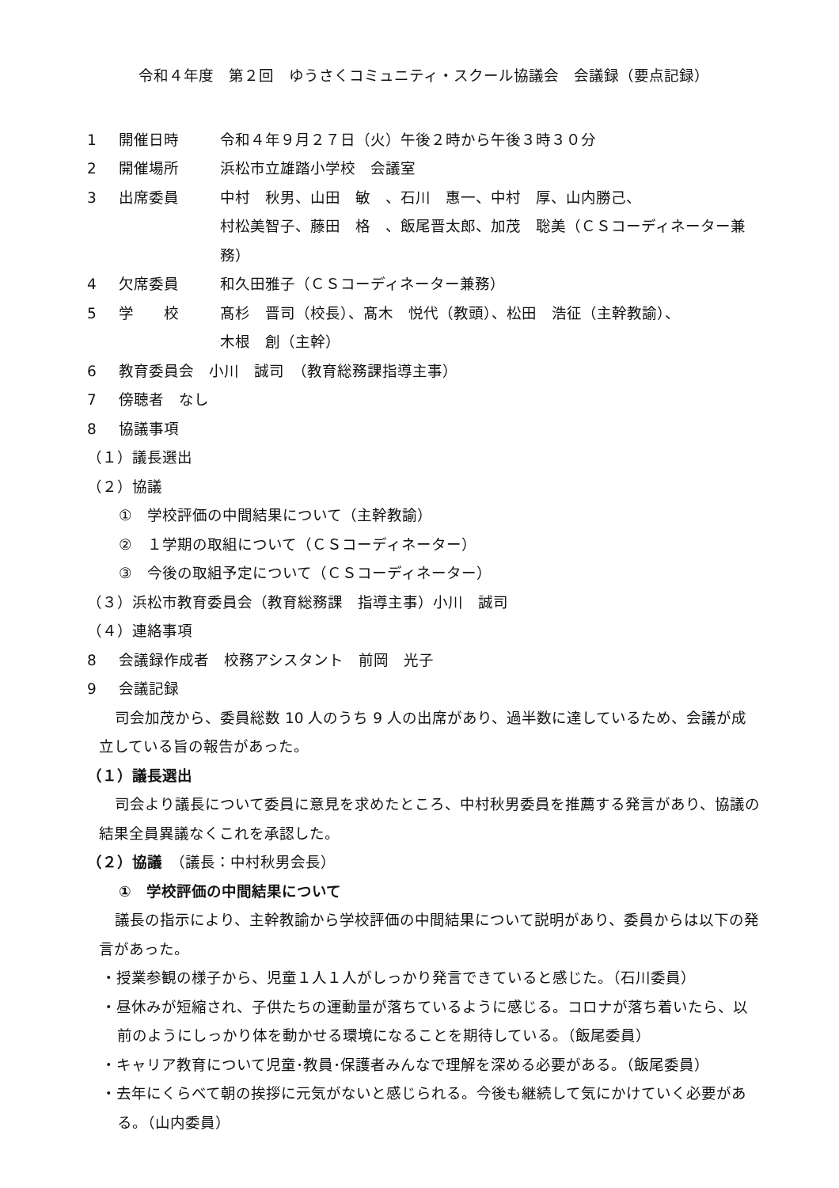令和４年度　第２回　ゆうさくコミュニティ・スクール協議会　会議録（要点記録）
1 開催日時 令和４年９月２７日（火）午後２時から午後３時３０分
2 開催場所 浜松市立雄踏小学校　会議室
3 出席委員 中村　秋男、山田　敏　、石川　惠一、中村　厚、山内勝己、
村松美智子、藤田　格　、飯尾晋太郎、加茂　聡美（ＣＳコーディネーター兼務）
4 欠席委員 和久田雅子（ＣＳコーディネーター兼務）
5 学　　校 髙杉　晋司（校長）、髙木　悦代（教頭）、松田　浩征（主幹教諭）、
木根　創（主幹）
6 教育委員会　小川　誠司　（教育総務課指導主事）
7 傍聴者　なし
8 協議事項
（１）議長選出
（２）協議
①　学校評価の中間結果について（主幹教諭）
②　１学期の取組について（ＣＳコーディネーター）
③　今後の取組予定について（ＣＳコーディネーター）
（３）浜松市教育委員会（教育総務課　指導主事）小川　誠司
（４）連絡事項
8 会議録作成者　校務アシスタント　前岡　光子
9 会議記録
司会加茂から、委員総数 10 人のうち 9 人の出席があり、過半数に達しているため、会議が成立している旨の報告があった。
（１）議長選出
司会より議長について委員に意見を求めたところ、中村秋男委員を推薦する発言があり、協議の結果全員異議なくこれを承認した。
（２）協議　（議長：中村秋男会長）
①　学校評価の中間結果について
議長の指示により、主幹教諭から学校評価の中間結果について説明があり、委員からは以下の発言があった。
・授業参観の様子から、児童１人１人がしっかり発言できていると感じた。（石川委員）
・昼休みが短縮され、子供たちの運動量が落ちているように感じる。コロナが落ち着いたら、以前のようにしっかり体を動かせる環境になることを期待している。（飯尾委員）
・キャリア教育について児童･教員･保護者みんなで理解を深める必要がある。（飯尾委員）
・去年にくらべて朝の挨拶に元気がないと感じられる。今後も継続して気にかけていく必要がある。（山内委員）